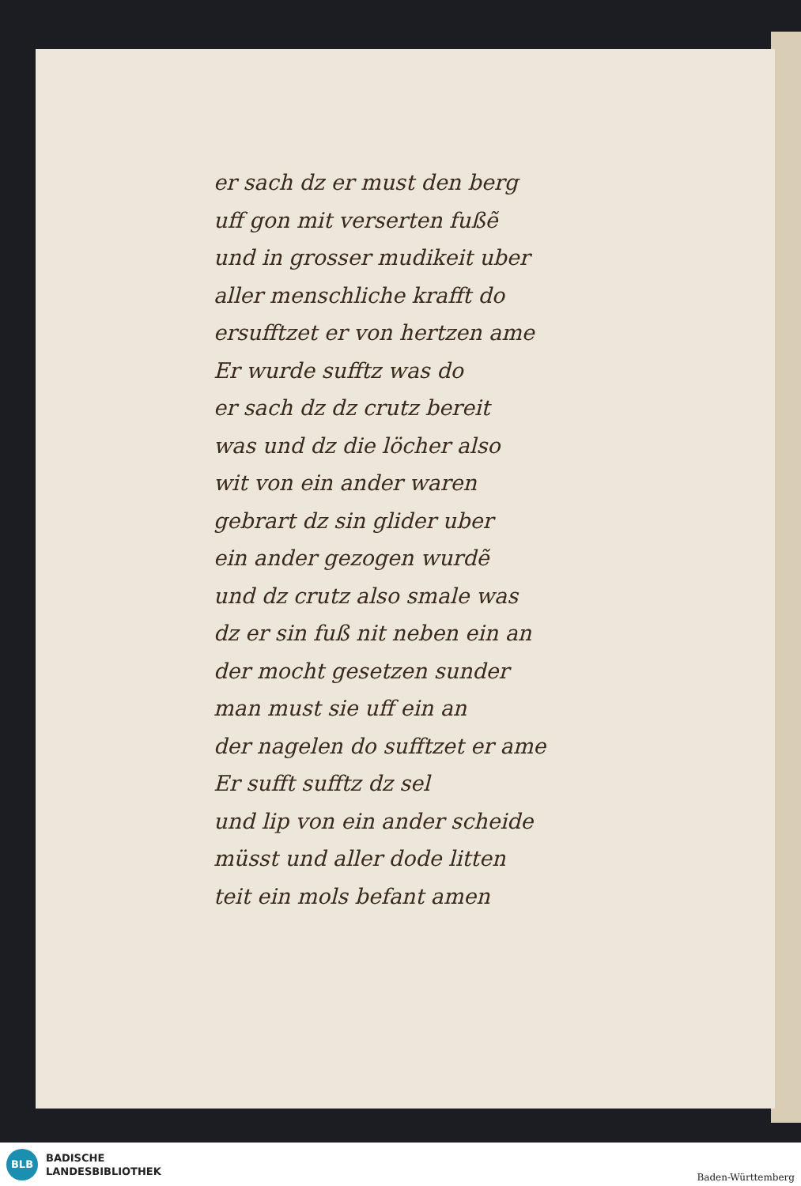er sach dz er must den berg
uff gon mit verserten fußẽ
und in grosser mudikeit uber
aller menschliche krafft do
ersufftzet er von hertzen ame
Er wurde sufftz was do
er sach dz dz crutz bereit
was und dz die löcher also
wit von ein ander waren
gebrart dz sin glider uber
ein ander gezogen wurdẽ
und dz crutz also smale was
dz er sin fuß nit neben ein an
der mocht gesetzen sunder
man must sie uff ein an
der nagelen do sufftzet er ame
Er sufft sufftz dz sel
und lip von ein ander scheide
müsst und aller dode litten
teit ein mols befant amen
BLB
BADISCHE
LANDESBIBLIOTHEK
Baden-Württemberg